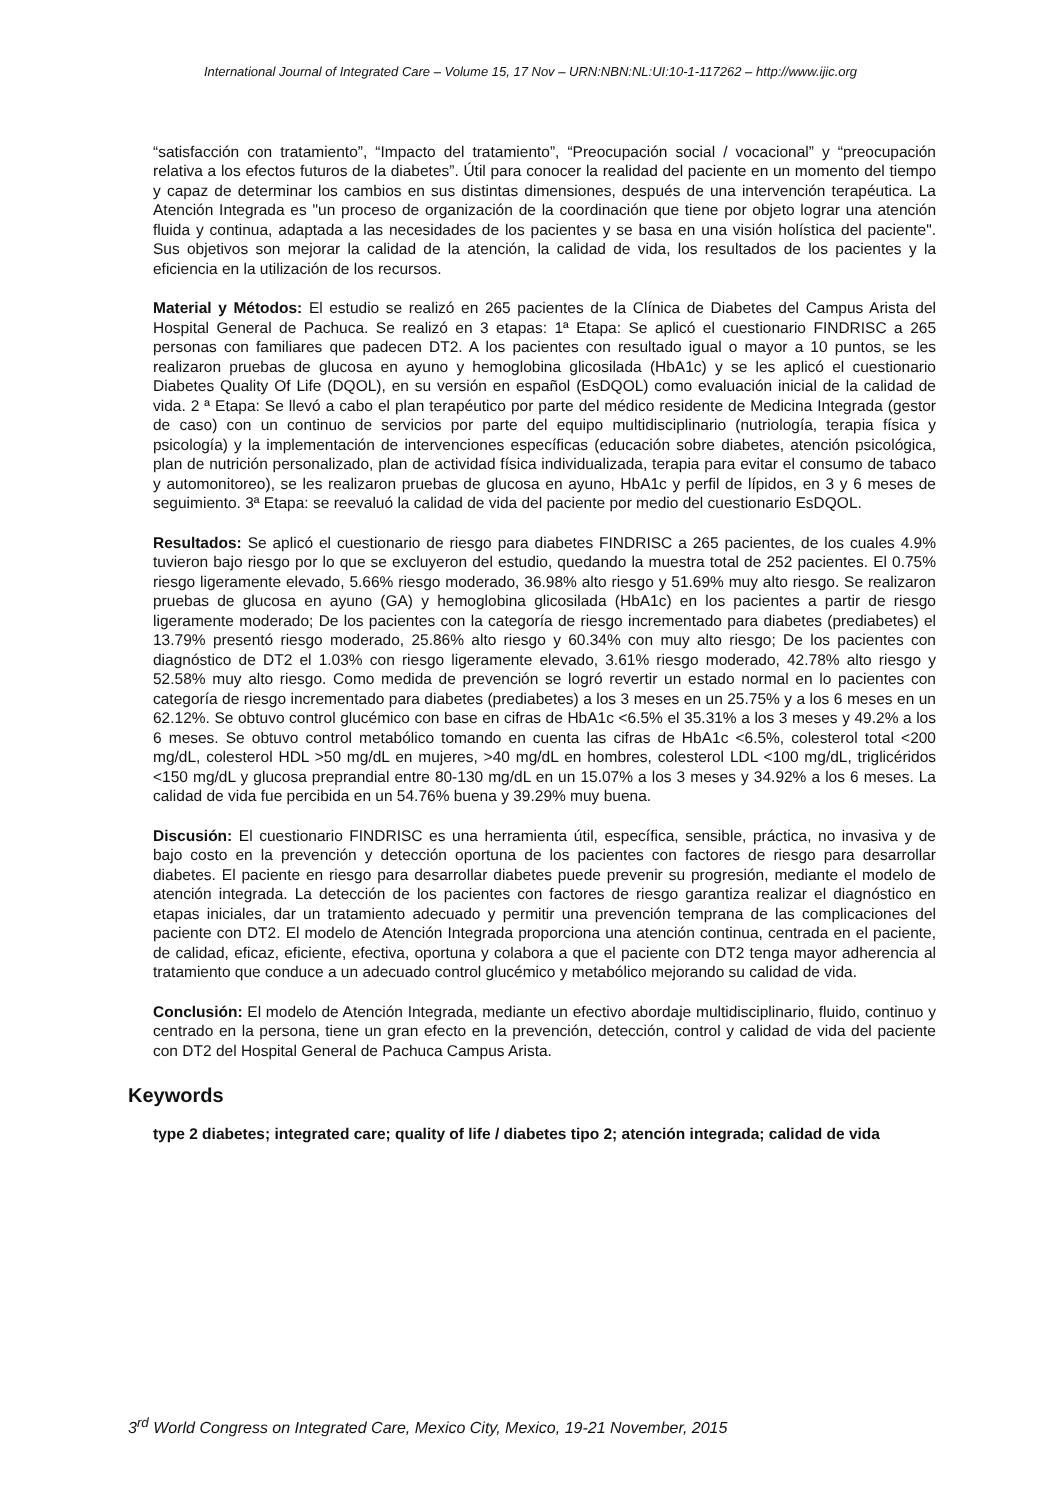International Journal of Integrated Care – Volume 15, 17 Nov – URN:NBN:NL:UI:10-1-117262 – http://www.ijic.org
“satisfacción con tratamiento”, “Impacto del tratamiento”, “Preocupación social / vocacional” y “preocupación relativa a los efectos futuros de la diabetes”. Útil para conocer la realidad del paciente en un momento del tiempo y capaz de determinar los cambios en sus distintas dimensiones, después de una intervención terapéutica. La Atención Integrada es "un proceso de organización de la coordinación que tiene por objeto lograr una atención fluida y continua, adaptada a las necesidades de los pacientes y se basa en una visión holística del paciente". Sus objetivos son mejorar la calidad de la atención, la calidad de vida, los resultados de los pacientes y la eficiencia en la utilización de los recursos.
Material y Métodos: El estudio se realizó en 265 pacientes de la Clínica de Diabetes del Campus Arista del Hospital General de Pachuca. Se realizó en 3 etapas: 1ª Etapa: Se aplicó el cuestionario FINDRISC a 265 personas con familiares que padecen DT2. A los pacientes con resultado igual o mayor a 10 puntos, se les realizaron pruebas de glucosa en ayuno y hemoglobina glicosilada (HbA1c) y se les aplicó el cuestionario Diabetes Quality Of Life (DQOL), en su versión en español (EsDQOL) como evaluación inicial de la calidad de vida. 2 ª Etapa: Se llevó a cabo el plan terapéutico por parte del médico residente de Medicina Integrada (gestor de caso) con un continuo de servicios por parte del equipo multidisciplinario (nutriología, terapia física y psicología) y la implementación de intervenciones específicas (educación sobre diabetes, atención psicológica, plan de nutrición personalizado, plan de actividad física individualizada, terapia para evitar el consumo de tabaco y automonitoreo), se les realizaron pruebas de glucosa en ayuno, HbA1c y perfil de lípidos, en 3 y 6 meses de seguimiento. 3ª Etapa: se reevaluó la calidad de vida del paciente por medio del cuestionario EsDQOL.
Resultados: Se aplicó el cuestionario de riesgo para diabetes FINDRISC a 265 pacientes, de los cuales 4.9% tuvieron bajo riesgo por lo que se excluyeron del estudio, quedando la muestra total de 252 pacientes. El 0.75% riesgo ligeramente elevado, 5.66% riesgo moderado, 36.98% alto riesgo y 51.69% muy alto riesgo. Se realizaron pruebas de glucosa en ayuno (GA) y hemoglobina glicosilada (HbA1c) en los pacientes a partir de riesgo ligeramente moderado; De los pacientes con la categoría de riesgo incrementado para diabetes (prediabetes) el 13.79% presentó riesgo moderado, 25.86% alto riesgo y 60.34% con muy alto riesgo; De los pacientes con diagnóstico de DT2 el 1.03% con riesgo ligeramente elevado, 3.61% riesgo moderado, 42.78% alto riesgo y 52.58% muy alto riesgo. Como medida de prevención se logró revertir un estado normal en lo pacientes con categoría de riesgo incrementado para diabetes (prediabetes) a los 3 meses en un 25.75% y a los 6 meses en un 62.12%. Se obtuvo control glucémico con base en cifras de HbA1c <6.5% el 35.31% a los 3 meses y 49.2% a los 6 meses. Se obtuvo control metabólico tomando en cuenta las cifras de HbA1c <6.5%, colesterol total <200 mg/dL, colesterol HDL >50 mg/dL en mujeres, >40 mg/dL en hombres, colesterol LDL <100 mg/dL, triglicéridos <150 mg/dL y glucosa preprandial entre 80-130 mg/dL en un 15.07% a los 3 meses y 34.92% a los 6 meses. La calidad de vida fue percibida en un 54.76% buena y 39.29% muy buena.
Discusión: El cuestionario FINDRISC es una herramienta útil, específica, sensible, práctica, no invasiva y de bajo costo en la prevención y detección oportuna de los pacientes con factores de riesgo para desarrollar diabetes. El paciente en riesgo para desarrollar diabetes puede prevenir su progresión, mediante el modelo de atención integrada. La detección de los pacientes con factores de riesgo garantiza realizar el diagnóstico en etapas iniciales, dar un tratamiento adecuado y permitir una prevención temprana de las complicaciones del paciente con DT2. El modelo de Atención Integrada proporciona una atención continua, centrada en el paciente, de calidad, eficaz, eficiente, efectiva, oportuna y colabora a que el paciente con DT2 tenga mayor adherencia al tratamiento que conduce a un adecuado control glucémico y metabólico mejorando su calidad de vida.
Conclusión: El modelo de Atención Integrada, mediante un efectivo abordaje multidisciplinario, fluido, continuo y centrado en la persona, tiene un gran efecto en la prevención, detección, control y calidad de vida del paciente con DT2 del Hospital General de Pachuca Campus Arista.
Keywords
type 2 diabetes; integrated care; quality of life / diabetes tipo 2; atención integrada; calidad de vida
3<sup>rd</sup> World Congress on Integrated Care, Mexico City, Mexico, 19-21 November, 2015